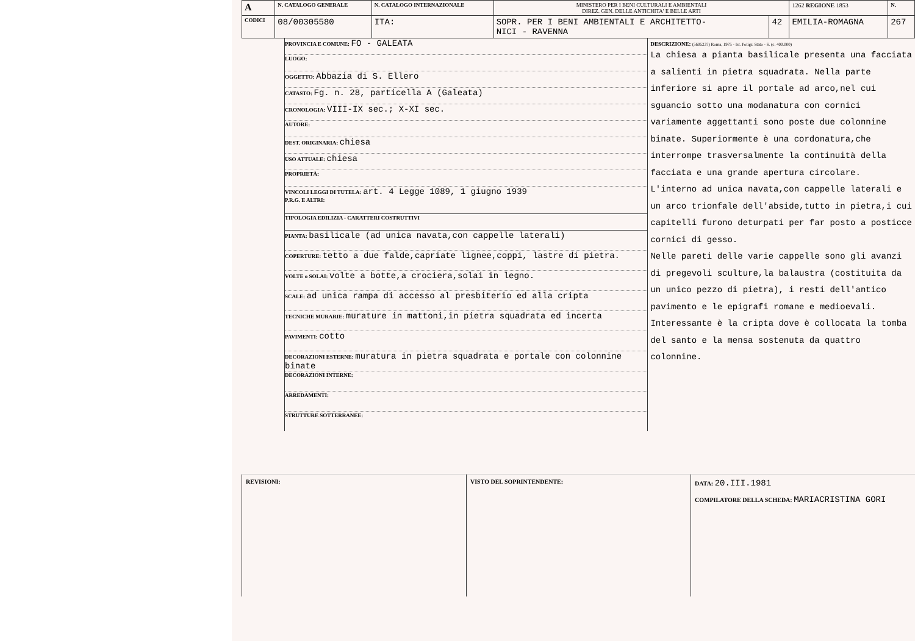| A | N. CATALOGO GENERALE | N. CATALOGO INTERNAZIONALE | MINISTERO PER I BENI CULTURALI E AMBIENTALI DIREZ. GEN. DELLE ANTICHITA' E BELLE ARTI | | 1262 REGIONE 1853 | N. |
| CODICI | 08/00305580 | ITA: | SOPR. PER I BENI AMBIENTALI E ARCHITETTO- NICI - RAVENNA | 42 | EMILIA-ROMAGNA | 267 |
PROVINCIA E COMUNE: FO - GALEATA
LUOGO:
OGGETTO: Abbazia di S. Ellero
CATASTO: Fg. n. 28, particella A (Galeata)
CRONOLOGIA: VIII-IX sec.; X-XI sec.
AUTORE:
DEST. ORIGINARIA: chiesa
USO ATTUALE: chiesa
PROPRIETÀ:
VINCOLI LEGGI DI TUTELA: art. 4 Legge 1089, 1 giugno 1939
P.R.G. E ALTRI:
TIPOLOGIA EDILIZIA - CARATTERI COSTRUTTIVI
PIANTA: basilicale (ad unica navata,con cappelle laterali)
COPERTURE: tetto a due falde,capriate lignee,coppi, lastre di pietra.
VOLTE o SOLAI: volte a botte,a crociera,solai in legno.
SCALE: ad unica rampa di accesso al presbiterio ed alla cripta
TECNICHE MURARIE: murature in mattoni,in pietra squadrata ed incerta
PAVIMENTI: cotto
DECORAZIONI ESTERNE: muratura in pietra squadrata e portale con colonnine binate
DECORAZIONI INTERNE:
ARREDAMENTI:
STRUTTURE SOTTERRANEE:
DESCRIZIONE: (5605237) Roma, 1975 - Ist. Poligr. Stato - S. (c. 400.000)
La chiesa a pianta basilicale presenta una facciata a salienti in pietra squadrata. Nella parte inferiore si apre il portale ad arco,nel cui sguancio sotto una modanatura con cornici variamente aggettanti sono poste due colonnine binate. Superiormente è una cordonatura,che interrompe trasversalmente la continuità della facciata e una grande apertura circolare.
L'interno ad unica navata,con cappelle laterali e un arco trionfale dell'abside,tutto in pietra,i cui capitelli furono deturpati per far posto a posticce cornici di gesso.
Nelle pareti delle varie cappelle sono gli avanzi di pregevoli sculture,la balaustra (costituita da un unico pezzo di pietra), i resti dell'antico pavimento e le epigrafi romane e medioevali.
Interessante è la cripta dove è collocata la tomba del santo e la mensa sostenuta da quattro colonnine.
REVISIONI: VISTO DEL SOPRINTENDENTE: DATA: 20.III.1981
COMPILATORE DELLA SCHEDA: MARIACRISTINA GORI